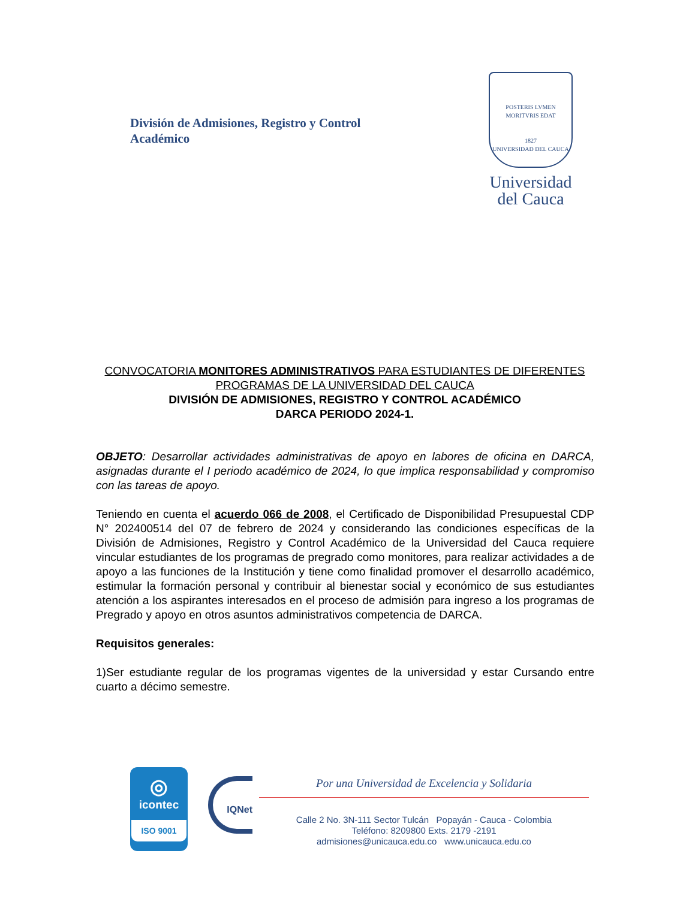División de Admisiones, Registro y Control
Académico
POSTERIS LVMEN MORITVRIS EDAT
1827
UNIVERSIDAD DEL CAUCA
Universidad
del Cauca
CONVOCATORIA MONITORES ADMINISTRATIVOS PARA ESTUDIANTES DE DIFERENTES PROGRAMAS DE LA UNIVERSIDAD DEL CAUCA
DIVISIÓN DE ADMISIONES, REGISTRO Y CONTROL ACADÉMICO
DARCA PERIODO 2024-1.
OBJETO: Desarrollar actividades administrativas de apoyo en labores de oficina en DARCA, asignadas durante el I periodo académico de 2024, lo que implica responsabilidad y compromiso con las tareas de apoyo.
Teniendo en cuenta el acuerdo 066 de 2008, el Certificado de Disponibilidad Presupuestal CDP N° 202400514 del 07 de febrero de 2024 y considerando las condiciones específicas de la División de Admisiones, Registro y Control Académico de la Universidad del Cauca requiere vincular estudiantes de los programas de pregrado como monitores, para realizar actividades a de apoyo a las funciones de la Institución y tiene como finalidad promover el desarrollo académico, estimular la formación personal y contribuir al bienestar social y económico de sus estudiantes atención a los aspirantes interesados en el proceso de admisión para ingreso a los programas de Pregrado y apoyo en otros asuntos administrativos competencia de DARCA.
Requisitos generales:
1)Ser estudiante regular de los programas vigentes de la universidad y estar Cursando entre cuarto a décimo semestre.
◎
icontec
ISO 9001
IQNet
Por una Universidad de Excelencia y Solidaria
Calle 2 No. 3N-111 Sector Tulcán Popayán - Cauca - Colombia
Teléfono: 8209800 Exts. 2179 -2191
admisiones@unicauca.edu.co www.unicauca.edu.co